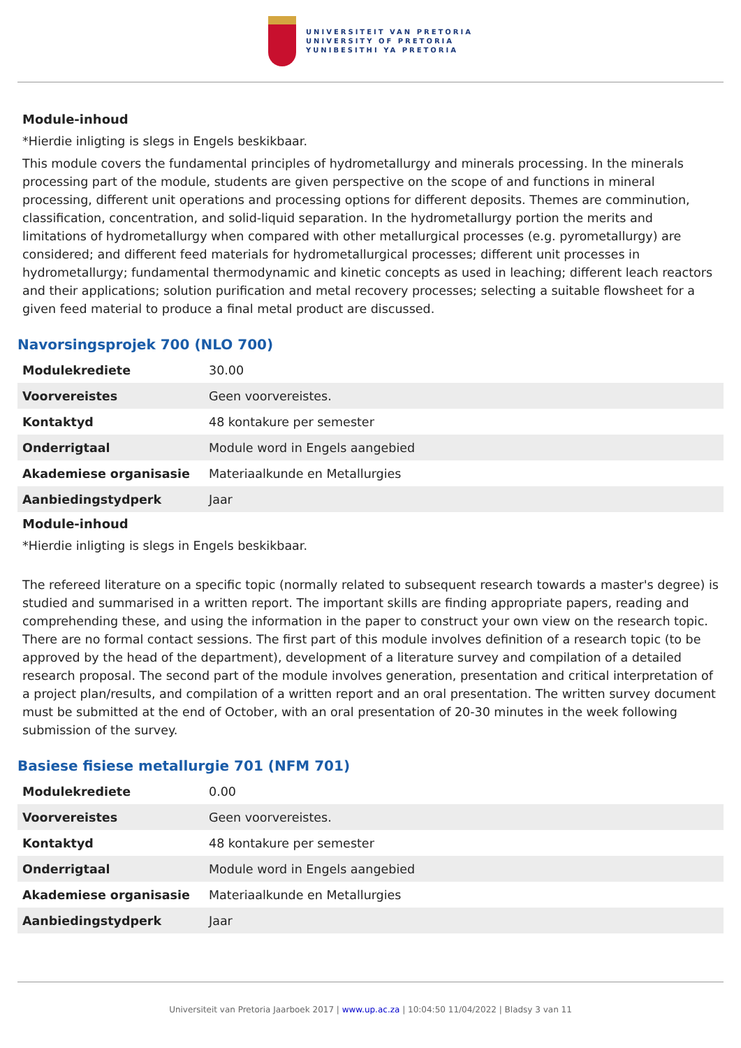UNIVERSITEIT VAN PRETORIA
UNIVERSITY OF PRETORIA
YUNIBESITHI YA PRETORIA
Module-inhoud
*Hierdie inligting is slegs in Engels beskikbaar.
This module covers the fundamental principles of hydrometallurgy and minerals processing. In the minerals processing part of the module, students are given perspective on the scope of and functions in mineral processing, different unit operations and processing options for different deposits. Themes are comminution, classification, concentration, and solid-liquid separation. In the hydrometallurgy portion the merits and limitations of hydrometallurgy when compared with other metallurgical processes (e.g. pyrometallurgy) are considered; and different feed materials for hydrometallurgical processes; different unit processes in hydrometallurgy; fundamental thermodynamic and kinetic concepts as used in leaching; different leach reactors and their applications; solution purification and metal recovery processes; selecting a suitable flowsheet for a given feed material to produce a final metal product are discussed.
Navorsingsprojek 700 (NLO 700)
| Modulekrediete | 30.00 |
| Voorvereistes | Geen voorvereistes. |
| Kontaktyd | 48 kontakure per semester |
| Onderrigtaal | Module word in Engels aangebied |
| Akademiese organisasie | Materiaalkunde en Metallurgies |
| Aanbiedingstydperk | Jaar |
Module-inhoud
*Hierdie inligting is slegs in Engels beskikbaar.
The refereed literature on a specific topic (normally related to subsequent research towards a master's degree) is studied and summarised in a written report. The important skills are finding appropriate papers, reading and comprehending these, and using the information in the paper to construct your own view on the research topic. There are no formal contact sessions. The first part of this module involves definition of a research topic (to be approved by the head of the department), development of a literature survey and compilation of a detailed research proposal. The second part of the module involves generation, presentation and critical interpretation of a project plan/results, and compilation of a written report and an oral presentation. The written survey document must be submitted at the end of October, with an oral presentation of 20-30 minutes in the week following submission of the survey.
Basiese fisiese metallurgie 701 (NFM 701)
| Modulekrediete | 0.00 |
| Voorvereistes | Geen voorvereistes. |
| Kontaktyd | 48 kontakure per semester |
| Onderrigtaal | Module word in Engels aangebied |
| Akademiese organisasie | Materiaalkunde en Metallurgies |
| Aanbiedingstydperk | Jaar |
Universiteit van Pretoria Jaarboek 2017 | www.up.ac.za | 10:04:50 11/04/2022 | Bladsy 3 van 11